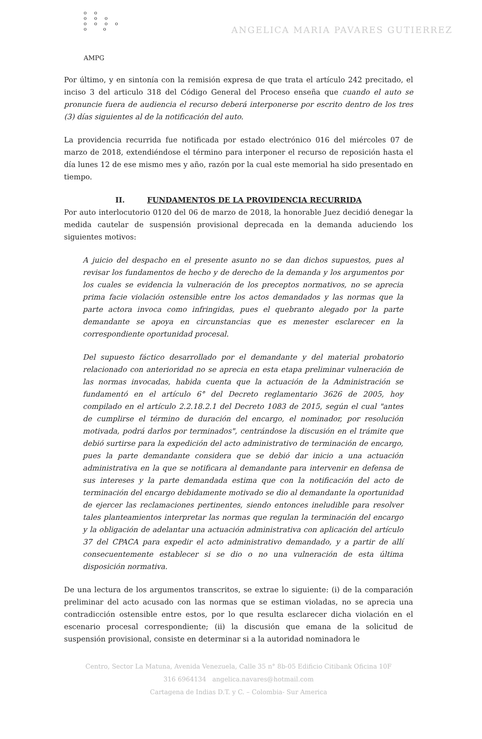o o
o o o
o o o o
o o
AMPG
ANGELICA MARIA PAVARES GUTIERREZ
Por último, y en sintonía con la remisión expresa de que trata el artículo 242 precitado, el inciso 3 del articulo 318 del Código General del Proceso enseña que cuando el auto se pronuncie fuera de audiencia el recurso deberá interponerse por escrito dentro de los tres (3) días siguientes al de la notificación del auto.
La providencia recurrida fue notificada por estado electrónico 016 del miércoles 07 de marzo de 2018, extendiéndose el término para interponer el recurso de reposición hasta el día lunes 12 de ese mismo mes y año, razón por la cual este memorial ha sido presentado en tiempo.
II. FUNDAMENTOS DE LA PROVIDENCIA RECURRIDA
Por auto interlocutorio 0120 del 06 de marzo de 2018, la honorable Juez decidió denegar la medida cautelar de suspensión provisional deprecada en la demanda aduciendo los siguientes motivos:
A juicio del despacho en el presente asunto no se dan dichos supuestos, pues al revisar los fundamentos de hecho y de derecho de la demanda y los argumentos por los cuales se evidencia la vulneración de los preceptos normativos, no se aprecia prima facie violación ostensible entre los actos demandados y las normas que la parte actora invoca como infringidas, pues el quebranto alegado por la parte demandante se apoya en circunstancias que es menester esclarecer en la correspondiente oportunidad procesal.
Del supuesto fáctico desarrollado por el demandante y del material probatorio relacionado con anterioridad no se aprecia en esta etapa preliminar vulneración de las normas invocadas, habida cuenta que la actuación de la Administración se fundamentó en el artículo 6° del Decreto reglamentario 3626 de 2005, hoy compilado en el artículo 2.2.18.2.1 del Decreto 1083 de 2015, según el cual "antes de cumplirse el término de duración del encargo, el nominador, por resolución motivada, podrá darlos por terminados", centrándose la discusión en el trámite que debió surtirse para la expedición del acto administrativo de terminación de encargo, pues la parte demandante considera que se debió dar inicio a una actuación administrativa en la que se notificara al demandante para intervenir en defensa de sus intereses y la parte demandada estima que con la notificación del acto de terminación del encargo debidamente motivado se dio al demandante la oportunidad de ejercer las reclamaciones pertinentes, siendo entonces ineludible para resolver tales planteamientos interpretar las normas que regulan la terminación del encargo y la obligación de adelantar una actuación administrativa con aplicación del artículo 37 del CPACA para expedir el acto administrativo demandado, y a partir de allí consecuentemente establecer si se dio o no una vulneración de esta última disposición normativa.
De una lectura de los argumentos transcritos, se extrae lo siguiente: (i) de la comparación preliminar del acto acusado con las normas que se estiman violadas, no se aprecia una contradicción ostensible entre estos, por lo que resulta esclarecer dicha violación en el escenario procesal correspondiente; (ii) la discusión que emana de la solicitud de suspensión provisional, consiste en determinar si a la autoridad nominadora le
Centro, Sector La Matuna, Avenida Venezuela, Calle 35 n° 8b-05 Edificio Citibank Oficina 10F
316 6964134 angelica.navares@hotmail.com
Cartagena de Indias D.T. y C. – Colombia- Sur America